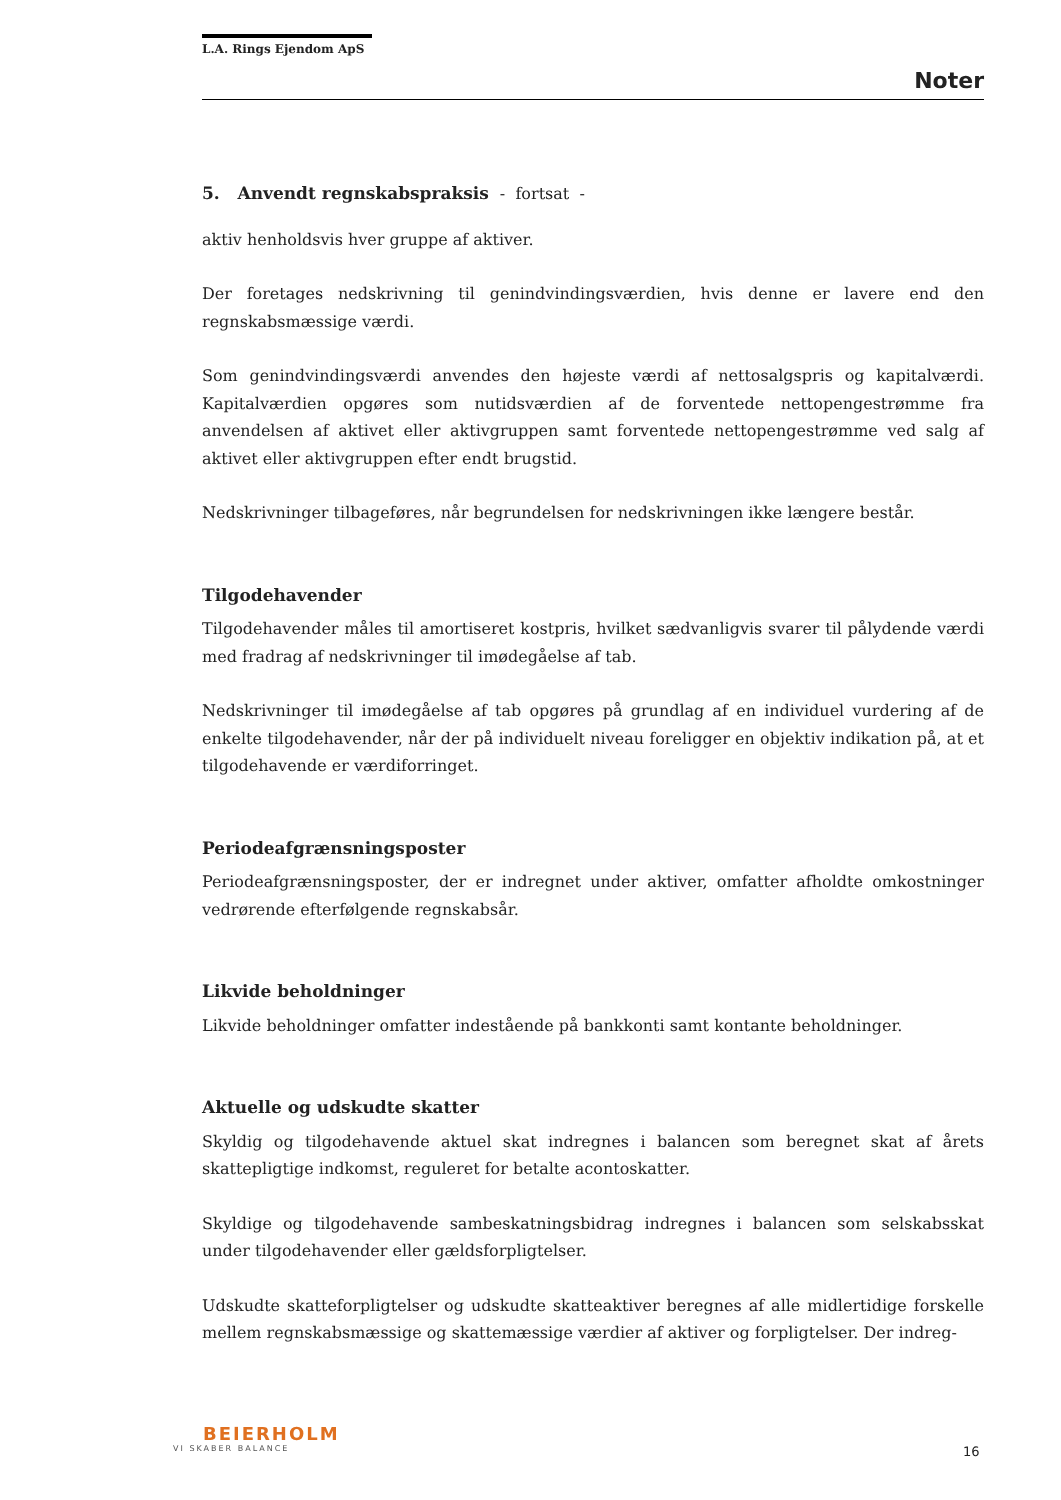L.A. Rings Ejendom ApS
Noter
5. Anvendt regnskabspraksis - fortsat -
aktiv henholdsvis hver gruppe af aktiver.
Der foretages nedskrivning til genindvindingsværdien, hvis denne er lavere end den regnskabsmæssige værdi.
Som genindvindingsværdi anvendes den højeste værdi af nettosalgspris og kapitalværdi. Kapitalværdien opgøres som nutidsværdien af de forventede nettopengestrømme fra anvendelsen af aktivet eller aktivgruppen samt forventede nettopengestrømme ved salg af aktivet eller aktivgruppen efter endt brugstid.
Nedskrivninger tilbageføres, når begrundelsen for nedskrivningen ikke længere består.
Tilgodehavender
Tilgodehavender måles til amortiseret kostpris, hvilket sædvanligvis svarer til pålydende værdi med fradrag af nedskrivninger til imødegåelse af tab.
Nedskrivninger til imødegåelse af tab opgøres på grundlag af en individuel vurdering af de enkelte tilgodehavender, når der på individuelt niveau foreligger en objektiv indikation på, at et tilgodehavende er værdiforringet.
Periodeafgrænsningsposter
Periodeafgrænsningsposter, der er indregnet under aktiver, omfatter afholdte omkostninger vedrørende efterfølgende regnskabsår.
Likvide beholdninger
Likvide beholdninger omfatter indestående på bankkonti samt kontante beholdninger.
Aktuelle og udskudte skatter
Skyldig og tilgodehavende aktuel skat indregnes i balancen som beregnet skat af årets skattepligtige indkomst, reguleret for betalte acontoskatter.
Skyldige og tilgodehavende sambeskatningsbidrag indregnes i balancen som selskabsskat under tilgodehavender eller gældsforpligtelser.
Udskudte skatteforpligtelser og udskudte skatteaktiver beregnes af alle midlertidige forskelle mellem regnskabsmæssige og skattemæssige værdier af aktiver og forpligtelser. Der indreg-
BEIERHOLM
VI SKABER BALANCE
16